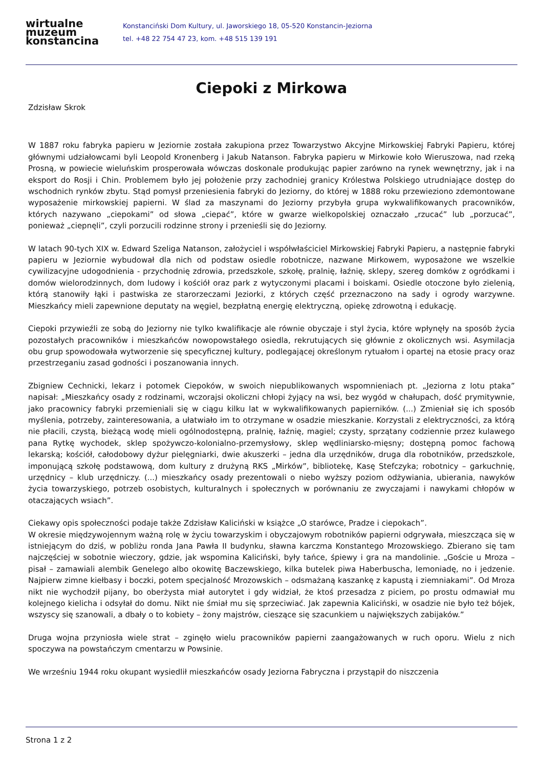wirtualne
muzeum
konstancina
Konstanciński Dom Kultury, ul. Jaworskiego 18, 05-520 Konstancin-Jeziorna
tel. +48 22 754 47 23, kom. +48 515 139 191
Ciepoki z Mirkowa
Zdzisław Skrok
W 1887 roku fabryka papieru w Jeziornie została zakupiona przez Towarzystwo Akcyjne Mirkowskiej Fabryki Papieru, której głównymi udziałowcami byli Leopold Kronenberg i Jakub Natanson. Fabryka papieru w Mirkowie koło Wieruszowa, nad rzeką Prosną, w powiecie wieluńskim prosperowała wówczas doskonale produkując papier zarówno na rynek wewnętrzny, jak i na eksport do Rosji i Chin. Problemem było jej położenie przy zachodniej granicy Królestwa Polskiego utrudniające dostęp do wschodnich rynków zbytu. Stąd pomysł przeniesienia fabryki do Jeziorny, do której w 1888 roku przewieziono zdemontowane wyposażenie mirkowskiej papierni. W ślad za maszynami do Jeziorny przybyła grupa wykwalifikowanych pracowników, których nazywano „ciepokami” od słowa „ciepać”, które w gwarze wielkopolskiej oznaczało „rzucać” lub „porzucać”, ponieważ „ciepnęli”, czyli porzucili rodzinne strony i przenieśli się do Jeziorny.
W latach 90-tych XIX w. Edward Szeliga Natanson, założyciel i współwłaściciel Mirkowskiej Fabryki Papieru, a następnie fabryki papieru w Jeziornie wybudował dla nich od podstaw osiedle robotnicze, nazwane Mirkowem, wyposażone we wszelkie cywilizacyjne udogodnienia - przychodnię zdrowia, przedszkole, szkołę, pralnię, łaźnię, sklepy, szereg domków z ogródkami i domów wielorodzinnych, dom ludowy i kościół oraz park z wytyczonymi placami i boiskami. Osiedle otoczone było zielenią, którą stanowiły łąki i pastwiska ze starorzeczami Jeziorki, z których część przeznaczono na sady i ogrody warzywne. Mieszkańcy mieli zapewnione deputaty na węgiel, bezpłatną energię elektryczną, opiekę zdrowotną i edukację.
Ciepoki przywieźli ze sobą do Jeziorny nie tylko kwalifikacje ale równie obyczaje i styl życia, które wpłynęły na sposób życia pozostałych pracowników i mieszkańców nowopowstałego osiedla, rekrutujących się głównie z okolicznych wsi. Asymilacja obu grup spowodowała wytworzenie się specyficznej kultury, podlegającej określonym rytuałom i opartej na etosie pracy oraz przestrzeganiu zasad godności i poszanowania innych.
Zbigniew Cechnicki, lekarz i potomek Ciepoków, w swoich niepublikowanych wspomnieniach pt. „Jeziorna z lotu ptaka” napisał: „Mieszkańcy osady z rodzinami, wczorajsi okoliczni chłopi żyjący na wsi, bez wygód w chałupach, dość prymitywnie, jako pracownicy fabryki przemieniali się w ciągu kilku lat w wykwalifikowanych papierników. (...) Zmieniał się ich sposób myślenia, potrzeby, zainteresowania, a ułatwiało im to otrzymane w osadzie mieszkanie. Korzystali z elektryczności, za którą nie płacili, czystą, bieżącą wodę mieli ogólnodostępną, pralnię, łaźnię, magiel; czysty, sprzątany codziennie przez kulawego pana Rytkę wychodek, sklep spożywczo-kolonialno-przemysłowy, sklep wędliniarsko-mięsny; dostępną pomoc fachową lekarską; kościół, całodobowy dyżur pielęgniarki, dwie akuszerki – jedna dla urzędników, druga dla robotników, przedszkole, imponującą szkołę podstawową, dom kultury z drużyną RKS „Mirków”, bibliotekę, Kasę Stefczyka; robotnicy – garkuchnię, urzędnicy – klub urzędniczy. (...) mieszkańcy osady prezentowali o niebo wyższy poziom odżywiania, ubierania, nawyków życia towarzyskiego, potrzeb osobistych, kulturalnych i społecznych w porównaniu ze zwyczajami i nawykami chłopów w otaczających wsiach”.
Ciekawy opis społeczności podaje także Zdzisław Kaliciński w książce „O starówce, Pradze i ciepokach”.
W okresie międzywojennym ważną rolę w życiu towarzyskim i obyczajowym robotników papierni odgrywała, mieszcząca się w istniejącym do dziś, w pobliżu ronda Jana Pawła II budynku, sławna karczma Konstantego Mrozowskiego. Zbierano się tam najczęściej w sobotnie wieczory, gdzie, jak wspomina Kaliciński, były tańce, śpiewy i gra na mandolinie. „Goście u Mroza – pisał – zamawiali alembik Genelego albo okowitę Baczewskiego, kilka butelek piwa Haberbuscha, lemoniadę, no i jedzenie. Najpierw zimne kiełbasy i boczki, potem specjalność Mrozowskich – odsmażaną kaszankę z kapustą i ziemniakami”. Od Mroza nikt nie wychodził pijany, bo oberżysta miał autorytet i gdy widział, że ktoś przesadza z piciem, po prostu odmawiał mu kolejnego kielicha i odsyłał do domu. Nikt nie śmiał mu się sprzeciwiać. Jak zapewnia Kaliciński, w osadzie nie było też bójek, wszyscy się szanowali, a dbały o to kobiety – żony majstrów, cieszące się szacunkiem u największych zabijaków.”
Druga wojna przyniosła wiele strat – zginęło wielu pracowników papierni zaangażowanych w ruch oporu. Wielu z nich spoczywa na powstańczym cmentarzu w Powsinie.
We wrześniu 1944 roku okupant wysiedlił mieszkańców osady Jeziorna Fabryczna i przystąpił do niszczenia
Strona 1 z 2